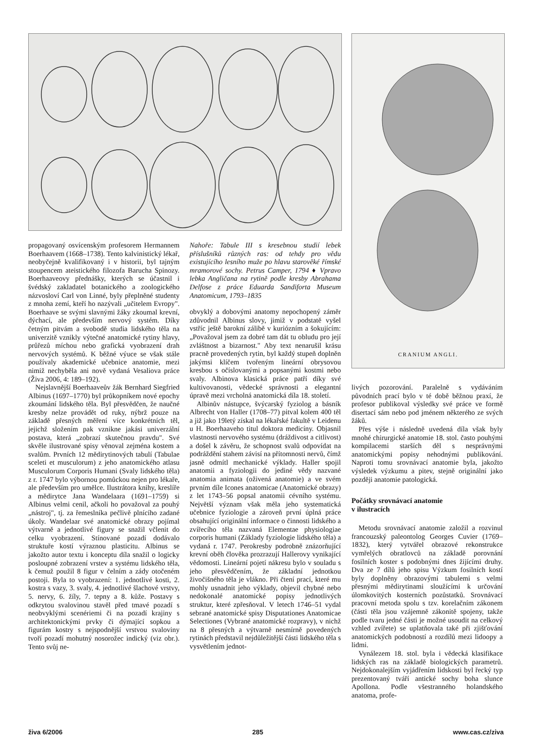CRANIUM ANGLI.
propagovaný osvícenským profesorem Hermannem Boerhaavem (1668–1738). Tento kalvinistický lékař, neobyčejně kvalifikovaný i v historii, byl tajným stoupencem ateistického filozofa Barucha Spinozy. Boerhaaveovy přednášky, kterých se účastnil i švédský zakladatel botanického a zoologického názvosloví Carl von Linné, byly přeplněné studenty z mnoha zemí, kteří ho nazývali „učitelem Evropy". Boerhaave se svými slavnými žáky zkoumal krevní, dýchací, ale především nervový systém. Díky četným pitvám a svobodě studia lidského těla na univerzitě vznikly výtečné anatomické rytiny hlavy, průřezů míchou nebo grafická vyobrazení drah nervových systémů. K běžné výuce se však stále používaly akademické učebnice anatomie, mezi nimiž nechyběla ani nově vydaná Vesaliova práce (Živa 2006, 4: 189–192).
Nejslavnější Boerhaaveův žák Bernhard Siegfried Albinus (1697–1770) byl průkopníkem nové epochy zkoumání lidského těla. Byl přesvědčen, že naučné kresby nelze provádět od ruky, nýbrž pouze na základě přesných měření více konkrétních těl, jejichž složením pak vznikne jakási univerzální postava, která „zobrazí skutečnou pravdu". Své skvěle ilustrované spisy věnoval zejména kostem a svalům. Prvních 12 mědirytinových tabulí (Tabulae sceleti et musculorum) z jeho anatomického atlasu Musculorum Corporis Humani (Svaly lidského těla) z r. 1747 bylo výbornou pomůckou nejen pro lékaře, ale především pro umělce. Ilustrátora knihy, kreslíře a mědirytce Jana Wandelaara (1691–1759) si Albinus velmi cenil, ačkoli ho považoval za pouhý „nástroj", tj. za řemeslníka pečlivě plnícího zadané úkoly. Wandelaar své anatomické obrazy pojímal výtvarně a jednotlivé figury se snažil včlenit do celku vyobrazení. Stínované pozadí dodávalo struktuře kostí výraznou plasticitu. Albinus se jakožto autor textu i konceptu díla snažil o logicky posloupné zobrazení vrstev a systému lidského těla, k čemuž použil 8 figur v čelním a zády otočeném postoji. Byla to vyobrazení: 1. jednotlivé kosti, 2. kostra s vazy, 3. svaly, 4. jednotlivé šlachové vrstvy, 5. nervy, 6. žíly, 7. tepny a 8. kůže. Postavy s odkrytou svalovinou stavěl před tmavé pozadí s neobvyklými scenériemi či na pozadí krajiny s architektonickými prvky či dýmající sopkou a figurám kostry s nejspodnější vrstvou svaloviny tvoří pozadí mohutný nosorožec indický (viz obr.). Tento svůj ne-
Nahoře: Tabule III s kresebnou studií lebek příslušníků různých ras: od tehdy pro vědu existujícího lesního muže po hlavu starověké římské mramorové sochy. Petrus Camper, 1794 ♦ Vpravo lebka Angličana na rytině podle kresby Abrahama Delfose z práce Eduarda Sandiforta Museum Anatomicum, 1793–1835
obvyklý a dobovými anatomy nepochopený záměr zdůvodnil Albinus slovy, jimiž v podstatě vyšel vstříc ještě barokní zálibě v kuriózním a šokujícím: „Považoval jsem za dobré tam dát tu obludu pro její zvláštnost a bizarnost." Aby text nenarušil krásu pracně provedených rytin, byl každý stupeň doplněn jakýmsi klíčem tvořeným lineární obrysovou kresbou s očíslovanými a popsanými kostmi nebo svaly. Albinova klasická práce patří díky své kultivovanosti, vědecké správnosti a elegantní úpravě mezi vrcholná anatomická díla 18. století.
Albinův nástupce, švýcarský fyziolog a básník Albrecht von Haller (1708–77) pitval kolem 400 těl a již jako 19letý získal na lékařské fakultě v Leidenu u H. Boerhaaveho titul doktora medicíny. Objasnil vlastnosti nervového systému (dráždivost a citlivost) a došel k závěru, že schopnost svalů odpovídat na podráždění stahem závisí na přítomnosti nervů, čímž jasně odmítl mechanické výklady. Haller spojil anatomii a fyziologii do jediné vědy nazvané anatomia animata (oživená anatomie) a ve svém prvním díle Icones anatomicae (Anatomické obrazy) z let 1743–56 popsal anatomii cévního systému. Největší význam však měla jeho systematická učebnice fyziologie a zároveň první úplná práce obsahující originální informace o činnosti lidského a zvířecího těla nazvaná Elementae physiologiae corporis humani (Základy fyziologie lidského těla) a vydaná r. 1747. Perokresby podrobně znázorňující krevní oběh člověka prozrazují Hallerovy vynikající vědomosti. Lineární pojetí nákresu bylo v souladu s jeho přesvědčením, že základní jednotkou živočišného těla je vlákno. Při čtení prací, které mu mohly usnadnit jeho výklady, objevil chybné nebo nedokonalé anatomické popisy jednotlivých struktur, které zpřesňoval. V letech 1746–51 vydal sebrané anatomické spisy Disputationes Anatomicae Selectiones (Vybrané anatomické rozpravy), v nichž na 8 přesných a výtvarně nesmírně povedených rytinách představil nejdůležitější části lidského těla s vysvětlením jednot-
livých pozorování. Paralelně s vydáváním původních prací bylo v té době běžnou praxí, že profesor publikoval výsledky své práce ve formě disertací sám nebo pod jménem některého ze svých žáků.
Přes výše i následně uvedená díla však byly mnohé chirurgické anatomie 18. stol. často pouhými kompilacemi starších děl s nesprávnými anatomickými popisy nehodnými publikování. Naproti tomu srovnávací anatomie byla, jakožto výsledek výzkumu a pitev, stejně originální jako později anatomie patologická.
Počátky srovnávací anatomie
v ilustracích
Metodu srovnávací anatomie založil a rozvinul francouzský paleontolog Georges Cuvier (1769–1832), který vytvářel obrazové rekonstrukce vymřelých obratlovců na základě porovnání fosilních koster s podobnými dnes žijícími druhy. Dva ze 7 dílů jeho spisu Výzkum fosilních kostí byly doplněny obrazovými tabulemi s velmi přesnými mědirytinami sloužícími k určování úlomkovitých kosterních pozůstatků. Srovnávací pracovní metoda spolu s tzv. korelačním zákonem (části těla jsou vzájemně zákonitě spojeny, takže podle tvaru jedné části je možné usoudit na celkový vzhled zvířete) se uplatňovala také při zjišťování anatomických podobností a rozdílů mezi lidoopy a lidmi.
Vynálezem 18. stol. byla i vědecká klasifikace lidských ras na základě biologických parametrů. Nejdokonalejším vyjádřením lidskosti byl řecký typ prezentovaný tváří antické sochy boha slunce Apollona. Podle všestranného holandského anatoma, profe-
živa 6/2006 285 www.cas.cz/ziva